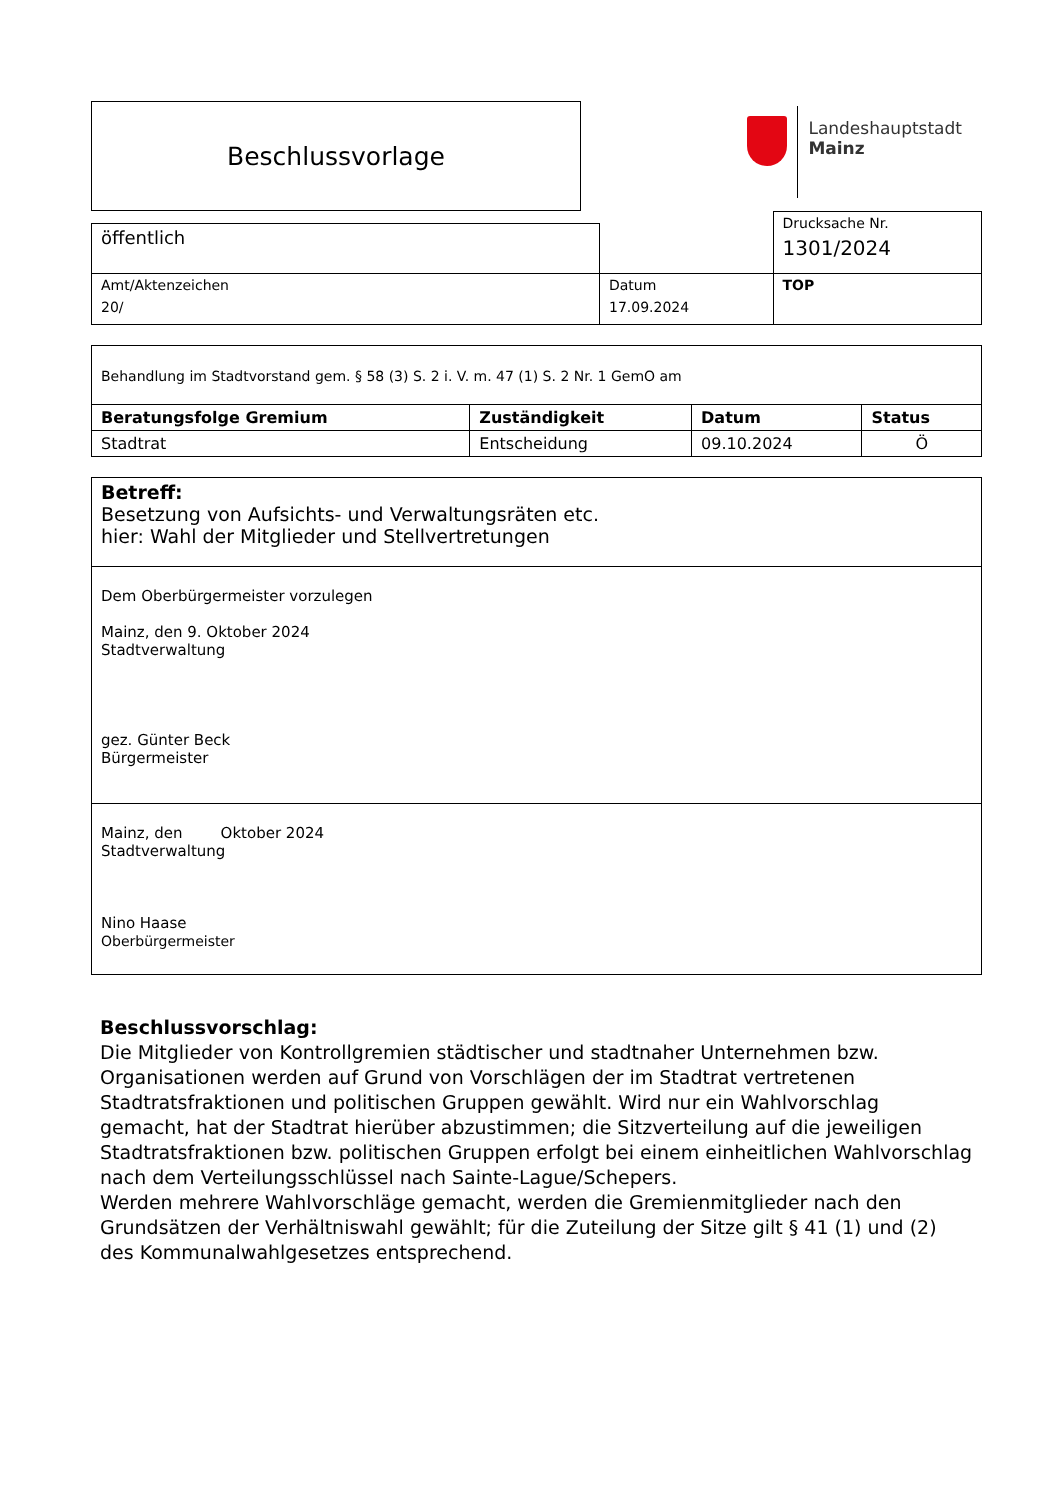Beschlussvorlage
Landeshauptstadt
Mainz
| | | Drucksache Nr. 1301/2024 |
| öffentlich | | |
| Amt/Aktenzeichen 20/ | Datum 17.09.2024 | TOP |
| Behandlung im Stadtvorstand gem. § 58 (3) S. 2 i. V. m. 47 (1) S. 2 Nr. 1 GemO am | | | |
| Beratungsfolge Gremium | Zuständigkeit | Datum | Status |
| Stadtrat | Entscheidung | 09.10.2024 | Ö |
Betreff:
Besetzung von Aufsichts- und Verwaltungsräten etc.
hier: Wahl der Mitglieder und Stellvertretungen
Dem Oberbürgermeister vorzulegen
Mainz, den 9. Oktober 2024
Stadtverwaltung
gez. Günter Beck
Bürgermeister
Mainz, den Oktober 2024
Stadtverwaltung
Nino Haase
Oberbürgermeister
Beschlussvorschlag:
Die Mitglieder von Kontrollgremien städtischer und stadtnaher Unternehmen bzw. Organisationen werden auf Grund von Vorschlägen der im Stadtrat vertretenen Stadtratsfraktionen und politischen Gruppen gewählt. Wird nur ein Wahlvorschlag gemacht, hat der Stadtrat hierüber abzustimmen; die Sitzverteilung auf die jeweiligen Stadtratsfraktionen bzw. politischen Gruppen erfolgt bei einem einheitlichen Wahlvorschlag nach dem Verteilungsschlüssel nach Sainte-Lague/Schepers.
Werden mehrere Wahlvorschläge gemacht, werden die Gremienmitglieder nach den Grundsätzen der Verhältniswahl gewählt; für die Zuteilung der Sitze gilt § 41 (1) und (2) des Kommunalwahlgesetzes entsprechend.